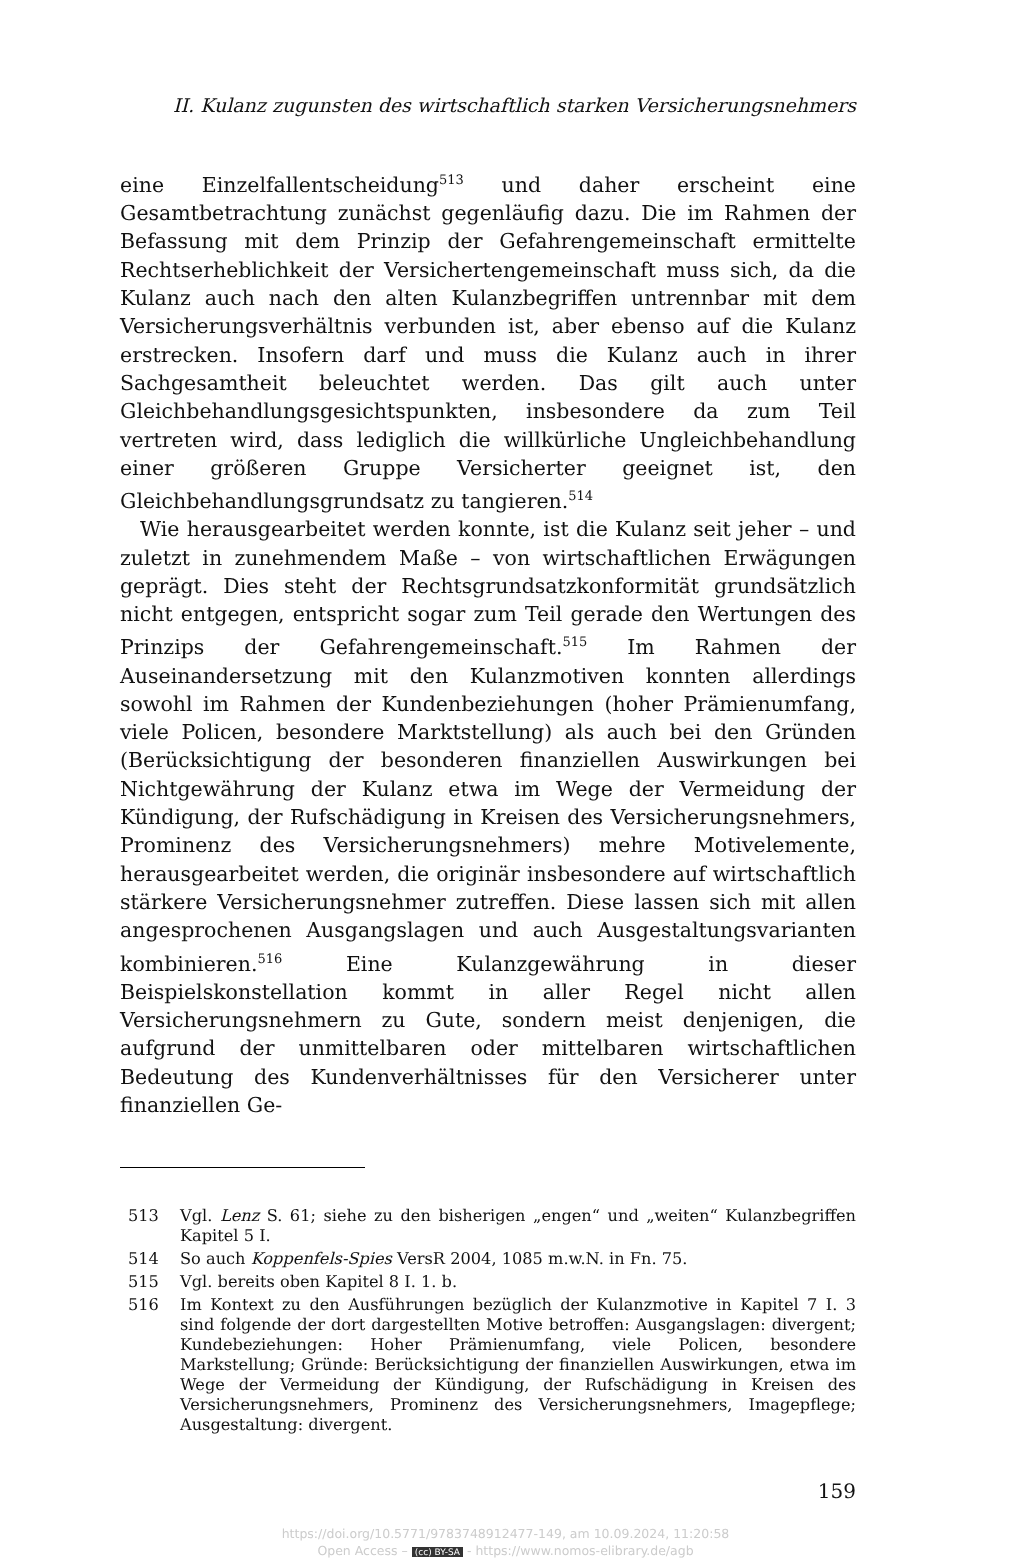II. Kulanz zugunsten des wirtschaftlich starken Versicherungsnehmers
eine Einzelfallentscheidung<sup>513</sup> und daher erscheint eine Gesamtbetrachtung zunächst gegenläufig dazu. Die im Rahmen der Befassung mit dem Prinzip der Gefahrengemeinschaft ermittelte Rechtserheblichkeit der Versichertengemeinschaft muss sich, da die Kulanz auch nach den alten Kulanzbegriffen untrennbar mit dem Versicherungsverhältnis verbunden ist, aber ebenso auf die Kulanz erstrecken. Insofern darf und muss die Kulanz auch in ihrer Sachgesamtheit beleuchtet werden. Das gilt auch unter Gleichbehandlungsgesichtspunkten, insbesondere da zum Teil vertreten wird, dass lediglich die willkürliche Ungleichbehandlung einer größeren Gruppe Versicherter geeignet ist, den Gleichbehandlungsgrundsatz zu tangieren.<sup>514</sup>
Wie herausgearbeitet werden konnte, ist die Kulanz seit jeher – und zuletzt in zunehmendem Maße – von wirtschaftlichen Erwägungen geprägt. Dies steht der Rechtsgrundsatzkonformität grundsätzlich nicht entgegen, entspricht sogar zum Teil gerade den Wertungen des Prinzips der Gefahrengemeinschaft.<sup>515</sup> Im Rahmen der Auseinandersetzung mit den Kulanzmotiven konnten allerdings sowohl im Rahmen der Kundenbeziehungen (hoher Prämienumfang, viele Policen, besondere Marktstellung) als auch bei den Gründen (Berücksichtigung der besonderen finanziellen Auswirkungen bei Nichtgewährung der Kulanz etwa im Wege der Vermeidung der Kündigung, der Rufschädigung in Kreisen des Versicherungsnehmers, Prominenz des Versicherungsnehmers) mehre Motivelemente, herausgearbeitet werden, die originär insbesondere auf wirtschaftlich stärkere Versicherungsnehmer zutreffen. Diese lassen sich mit allen angesprochenen Ausgangslagen und auch Ausgestaltungsvarianten kombinieren.<sup>516</sup> Eine Kulanzgewährung in dieser Beispielskonstellation kommt in aller Regel nicht allen Versicherungsnehmern zu Gute, sondern meist denjenigen, die aufgrund der unmittelbaren oder mittelbaren wirtschaftlichen Bedeutung des Kundenverhältnisses für den Versicherer unter finanziellen Ge-
513 Vgl. Lenz S. 61; siehe zu den bisherigen „engen“ und „weiten“ Kulanzbegriffen Kapitel 5 I.
514 So auch Koppenfels-Spies VersR 2004, 1085 m.w.N. in Fn. 75.
515 Vgl. bereits oben Kapitel 8 I. 1. b.
516 Im Kontext zu den Ausführungen bezüglich der Kulanzmotive in Kapitel 7 I. 3 sind folgende der dort dargestellten Motive betroffen: Ausgangslagen: divergent; Kundebeziehungen: Hoher Prämienumfang, viele Policen, besondere Markstellung; Gründe: Berücksichtigung der finanziellen Auswirkungen, etwa im Wege der Vermeidung der Kündigung, der Rufschädigung in Kreisen des Versicherungsnehmers, Prominenz des Versicherungsnehmers, Imagepflege; Ausgestaltung: divergent.
159
https://doi.org/10.5771/9783748912477-149, am 10.09.2024, 11:20:58
Open Access – (cc) BY-SA - https://www.nomos-elibrary.de/agb